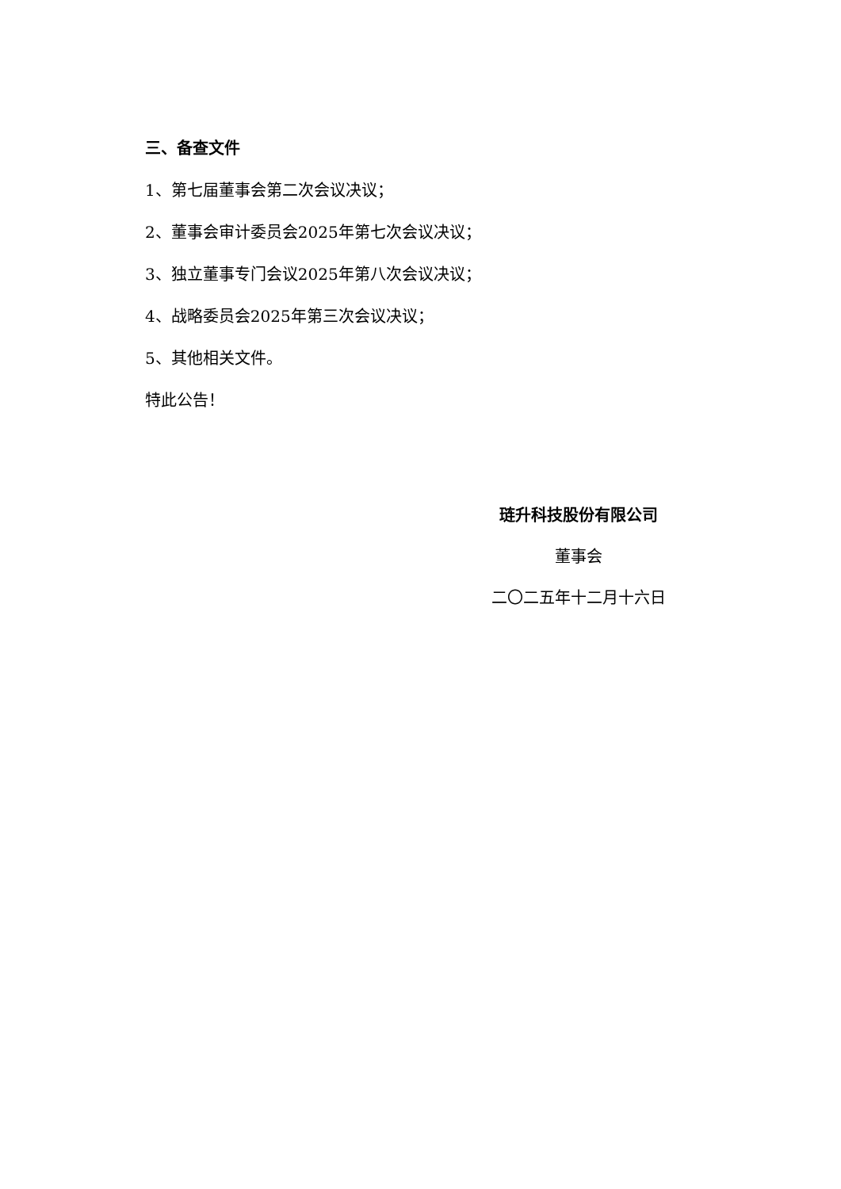三、备查文件
1、第七届董事会第二次会议决议；
2、董事会审计委员会2025年第七次会议决议；
3、独立董事专门会议2025年第八次会议决议；
4、战略委员会2025年第三次会议决议；
5、其他相关文件。
特此公告！
琏升科技股份有限公司
董事会
二〇二五年十二月十六日